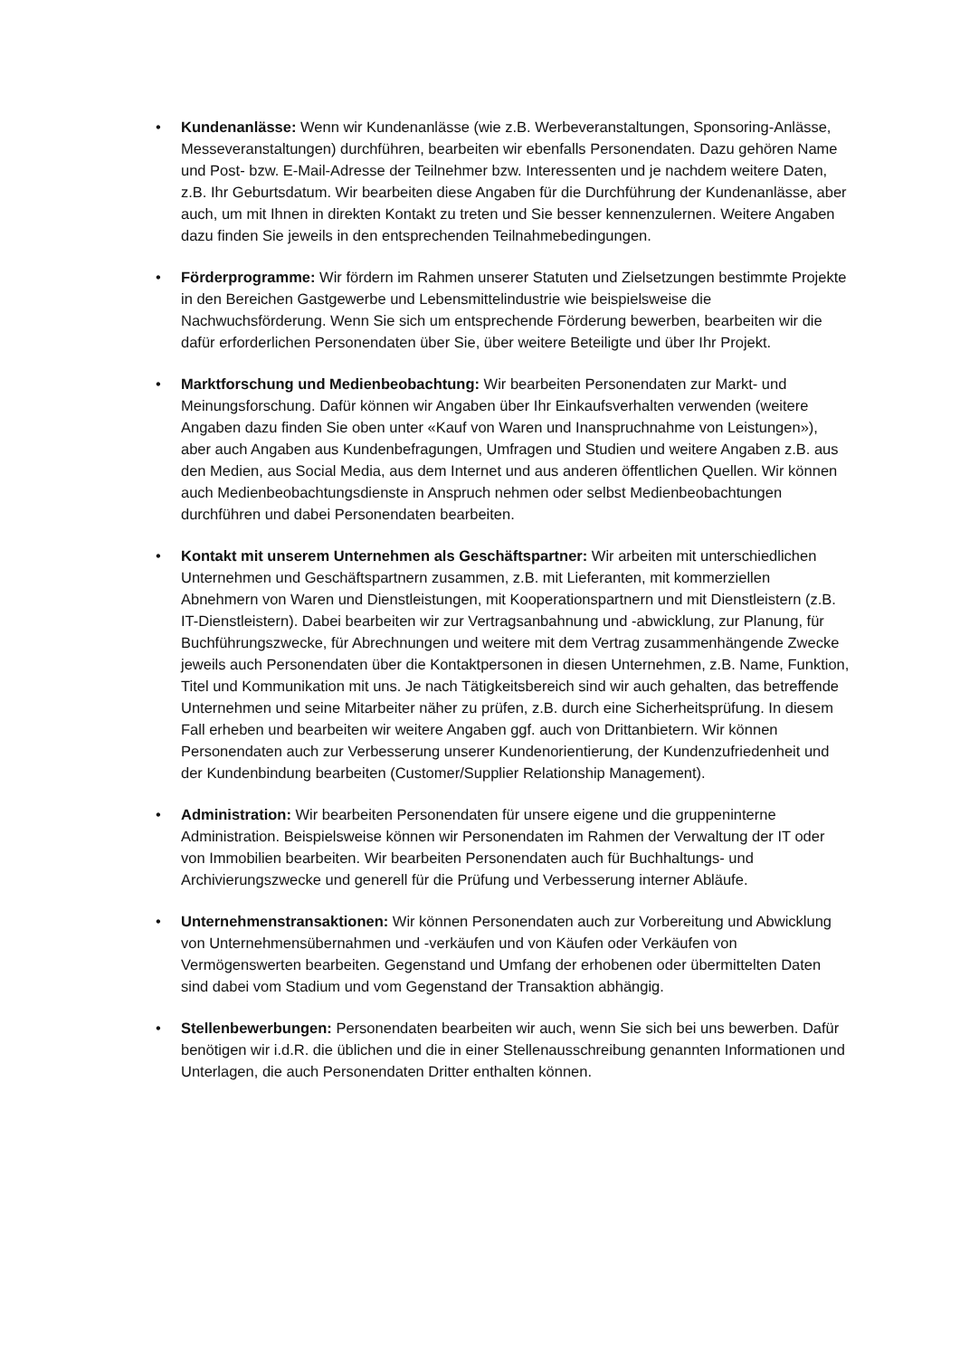• Kundenanlässe: Wenn wir Kundenanlässe (wie z.B. Werbeveranstaltungen, Sponsoring-Anlässe, Messeveranstaltungen) durchführen, bearbeiten wir ebenfalls Personendaten. Dazu gehören Name und Post- bzw. E-Mail-Adresse der Teilnehmer bzw. Interessenten und je nachdem weitere Daten, z.B. Ihr Geburtsdatum. Wir bearbeiten diese Angaben für die Durchführung der Kundenanlässe, aber auch, um mit Ihnen in direkten Kontakt zu treten und Sie besser kennenzulernen. Weitere Angaben dazu finden Sie jeweils in den entsprechenden Teilnahmebedingungen.
• Förderprogramme: Wir fördern im Rahmen unserer Statuten und Zielsetzungen bestimmte Projekte in den Bereichen Gastgewerbe und Lebensmittelindustrie wie beispielsweise die Nachwuchsförderung. Wenn Sie sich um entsprechende Förderung bewerben, bearbeiten wir die dafür erforderlichen Personendaten über Sie, über weitere Beteiligte und über Ihr Projekt.
• Marktforschung und Medienbeobachtung: Wir bearbeiten Personendaten zur Markt- und Meinungsforschung. Dafür können wir Angaben über Ihr Einkaufsverhalten verwenden (weitere Angaben dazu finden Sie oben unter «Kauf von Waren und Inanspruchnahme von Leistungen»), aber auch Angaben aus Kundenbefragungen, Umfragen und Studien und weitere Angaben z.B. aus den Medien, aus Social Media, aus dem Internet und aus anderen öffentlichen Quellen. Wir können auch Medienbeobachtungsdienste in Anspruch nehmen oder selbst Medienbeobachtungen durchführen und dabei Personendaten bearbeiten.
• Kontakt mit unserem Unternehmen als Geschäftspartner: Wir arbeiten mit unterschiedlichen Unternehmen und Geschäftspartnern zusammen, z.B. mit Lieferanten, mit kommerziellen Abnehmern von Waren und Dienstleistungen, mit Kooperationspartnern und mit Dienstleistern (z.B. IT-Dienstleistern). Dabei bearbeiten wir zur Vertragsanbahnung und -abwicklung, zur Planung, für Buchführungszwecke, für Abrechnungen und weitere mit dem Vertrag zusammenhängende Zwecke jeweils auch Personendaten über die Kontaktpersonen in diesen Unternehmen, z.B. Name, Funktion, Titel und Kommunikation mit uns. Je nach Tätigkeitsbereich sind wir auch gehalten, das betreffende Unternehmen und seine Mitarbeiter näher zu prüfen, z.B. durch eine Sicherheitsprüfung. In diesem Fall erheben und bearbeiten wir weitere Angaben ggf. auch von Drittanbietern. Wir können Personendaten auch zur Verbesserung unserer Kundenorientierung, der Kundenzufriedenheit und der Kundenbindung bearbeiten (Customer/Supplier Relationship Management).
• Administration: Wir bearbeiten Personendaten für unsere eigene und die gruppeninterne Administration. Beispielsweise können wir Personendaten im Rahmen der Verwaltung der IT oder von Immobilien bearbeiten. Wir bearbeiten Personendaten auch für Buchhaltungs- und Archivierungszwecke und generell für die Prüfung und Verbesserung interner Abläufe.
• Unternehmenstransaktionen: Wir können Personendaten auch zur Vorbereitung und Abwicklung von Unternehmensübernahmen und -verkäufen und von Käufen oder Verkäufen von Vermögenswerten bearbeiten. Gegenstand und Umfang der erhobenen oder übermittelten Daten sind dabei vom Stadium und vom Gegenstand der Transaktion abhängig.
• Stellenbewerbungen: Personendaten bearbeiten wir auch, wenn Sie sich bei uns bewerben. Dafür benötigen wir i.d.R. die üblichen und die in einer Stellenausschreibung genannten Informationen und Unterlagen, die auch Personendaten Dritter enthalten können.